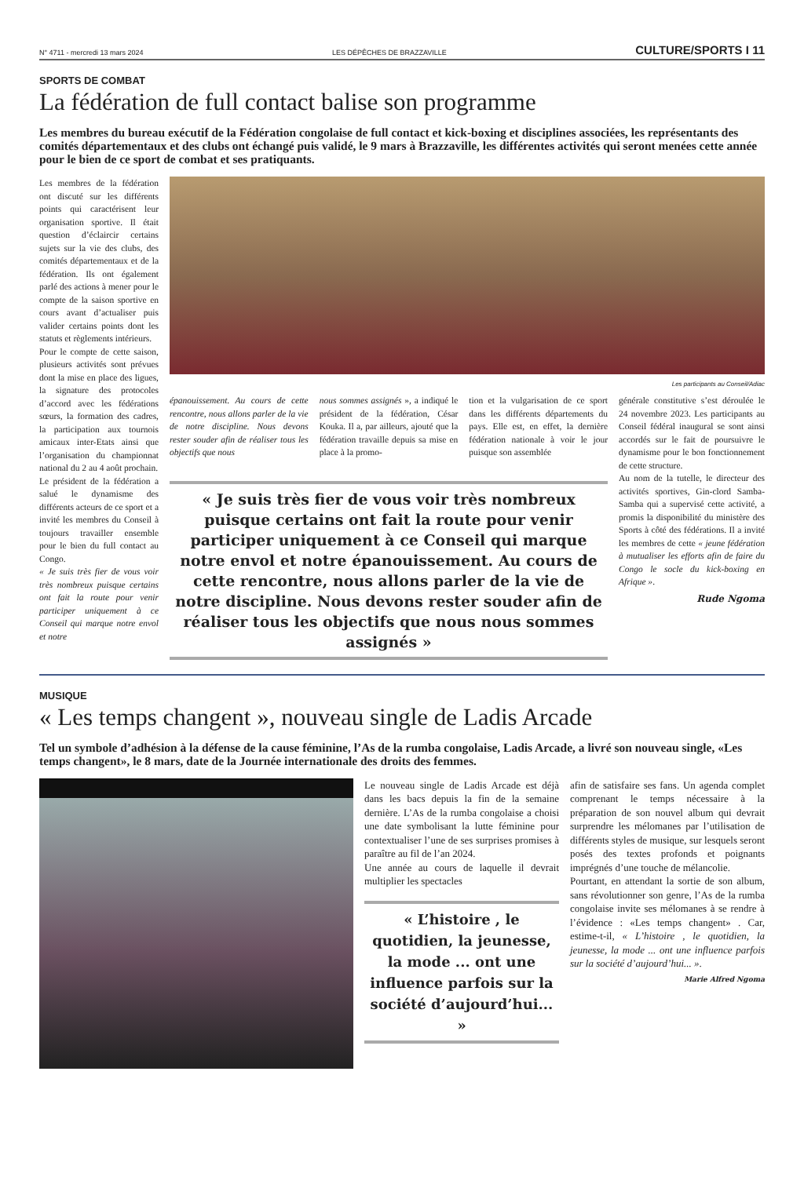N° 4711 - mercredi 13 mars 2024 LES DÉPÊCHES DE BRAZZAVILLE CULTURE/SPORTS I 11
SPORTS DE COMBAT
La fédération de full contact balise son programme
Les membres du bureau exécutif de la Fédération congolaise de full contact et kick-boxing et disciplines associées, les représentants des comités départementaux et des clubs ont échangé puis validé, le 9 mars à Brazzaville, les différentes activités qui seront menées cette année pour le bien de ce sport de combat et ses pratiquants.
Les membres de la fédération ont discuté sur les différents points qui caractérisent leur organisation sportive. Il était question d’éclaircir certains sujets sur la vie des clubs, des comités départementaux et de la fédération. Ils ont également parlé des actions à mener pour le compte de la saison sportive en cours avant d’actualiser puis valider certains points dont les statuts et règlements intérieurs.
Pour le compte de cette saison, plusieurs activités sont prévues dont la mise en place des ligues, la signature des protocoles d’accord avec les fédérations sœurs, la formation des cadres, la participation aux tournois amicaux inter-Etats ainsi que l’organisation du championnat national du 2 au 4 août prochain.
Le président de la fédération a salué le dynamisme des différents acteurs de ce sport et a invité les membres du Conseil à toujours travailler ensemble pour le bien du full contact au Congo.
« Je suis très fier de vous voir très nombreux puisque certains ont fait la route pour venir participer uniquement à ce Conseil qui marque notre envol et notre
Les participants au Conseil/Adiac
épanouissement. Au cours de cette rencontre, nous allons parler de la vie de notre discipline. Nous devons rester souder afin de réaliser tous les objectifs que nous
nous sommes assignés », a indiqué le président de la fédération, César Kouka. Il a, par ailleurs, ajouté que la fédération travaille depuis sa mise en place à la promo-
tion et la vulgarisation de ce sport dans les différents départements du pays. Elle est, en effet, la dernière fédération nationale à voir le jour puisque son assemblée
« Je suis très fier de vous voir très nombreux puisque certains ont fait la route pour venir participer uniquement à ce Conseil qui marque notre envol et notre épanouissement. Au cours de cette rencontre, nous allons parler de la vie de notre discipline. Nous devons rester souder afin de réaliser tous les objectifs que nous nous sommes assignés »
générale constitutive s’est déroulée le 24 novembre 2023. Les participants au Conseil fédéral inaugural se sont ainsi accordés sur le fait de poursuivre le dynamisme pour le bon fonctionnement de cette structure.
Au nom de la tutelle, le directeur des activités sportives, Gin-clord Samba-Samba qui a supervisé cette activité, a promis la disponibilité du ministère des Sports à côté des fédérations. Il a invité les membres de cette « jeune fédération à mutualiser les efforts afin de faire du Congo le socle du kick-boxing en Afrique ».
Rude Ngoma
MUSIQUE
« Les temps changent », nouveau single de Ladis Arcade
Tel un symbole d’adhésion à la défense de la cause féminine, l’As de la rumba congolaise, Ladis Arcade, a livré son nouveau single, «Les temps changent», le 8 mars, date de la Journée internationale des droits des femmes.
Le nouveau single de Ladis Arcade est déjà dans les bacs depuis la fin de la semaine dernière. L’As de la rumba congolaise a choisi une date symbolisant la lutte féminine pour contextualiser l’une de ses surprises promises à paraître au fil de l’an 2024.
Une année au cours de laquelle il devrait multiplier les spectacles
« L’histoire , le quotidien, la jeunesse, la mode ... ont une influence parfois sur la société d’aujourd’hui... »
afin de satisfaire ses fans. Un agenda complet comprenant le temps nécessaire à la préparation de son nouvel album qui devrait surprendre les mélomanes par l’utilisation de différents styles de musique, sur lesquels seront posés des textes profonds et poignants imprégnés d’une touche de mélancolie.
Pourtant, en attendant la sortie de son album, sans révolutionner son genre, l’As de la rumba congolaise invite ses mélomanes à se rendre à l’évidence : «Les temps changent» . Car, estime-t-il, « L’histoire , le quotidien, la jeunesse, la mode ... ont une influence parfois sur la société d’aujourd’hui... ».
Marie Alfred Ngoma